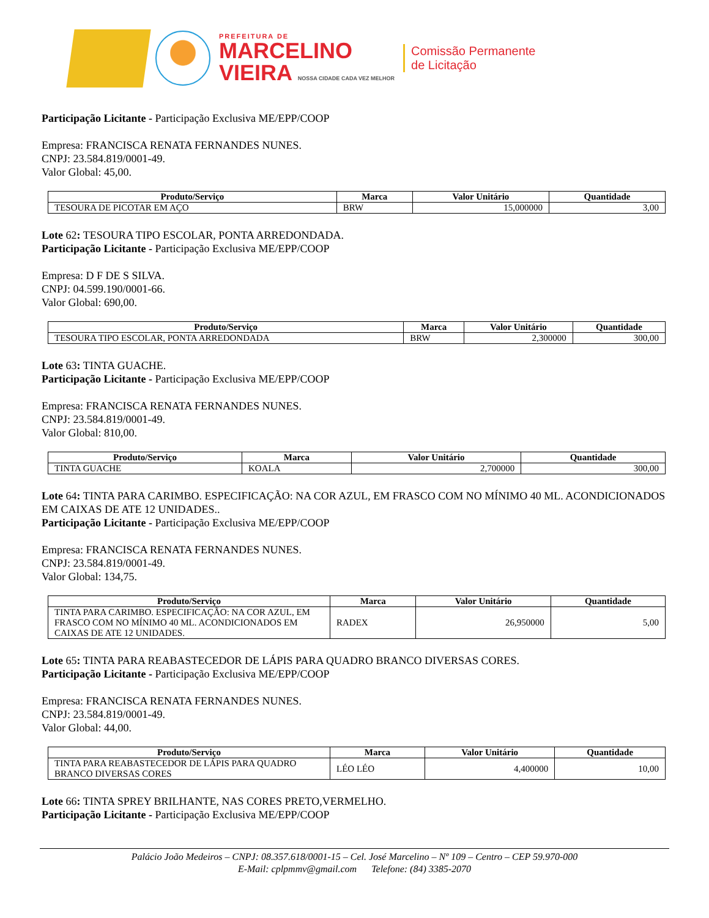PREFEITURA DE
MARCELINO
VIEIRA NOSSA CIDADE CADA VEZ MELHOR
Comissão Permanente
de Licitação
Participação Licitante - Participação Exclusiva ME/EPP/COOP
Empresa: FRANCISCA RENATA FERNANDES NUNES.
CNPJ: 23.584.819/0001-49.
Valor Global: 45,00.
| Produto/Serviço | Marca | Valor Unitário | Quantidade |
| --- | --- | --- | --- |
| TESOURA DE PICOTAR EM AÇO | BRW | 15,000000 | 3,00 |
Lote 62: TESOURA TIPO ESCOLAR, PONTA ARREDONDADA.
Participação Licitante - Participação Exclusiva ME/EPP/COOP
Empresa: D F DE S SILVA.
CNPJ: 04.599.190/0001-66.
Valor Global: 690,00.
| Produto/Serviço | Marca | Valor Unitário | Quantidade |
| --- | --- | --- | --- |
| TESOURA TIPO ESCOLAR, PONTA ARREDONDADA | BRW | 2,300000 | 300,00 |
Lote 63: TINTA GUACHE.
Participação Licitante - Participação Exclusiva ME/EPP/COOP
Empresa: FRANCISCA RENATA FERNANDES NUNES.
CNPJ: 23.584.819/0001-49.
Valor Global: 810,00.
| Produto/Serviço | Marca | Valor Unitário | Quantidade |
| --- | --- | --- | --- |
| TINTA GUACHE | KOALA | 2,700000 | 300,00 |
Lote 64: TINTA PARA CARIMBO. ESPECIFICAÇÃO: NA COR AZUL, EM FRASCO COM NO MÍNIMO 40 ML. ACONDICIONADOS EM CAIXAS DE ATE 12 UNIDADES..
Participação Licitante - Participação Exclusiva ME/EPP/COOP
Empresa: FRANCISCA RENATA FERNANDES NUNES.
CNPJ: 23.584.819/0001-49.
Valor Global: 134,75.
| Produto/Serviço | Marca | Valor Unitário | Quantidade |
| --- | --- | --- | --- |
| TINTA PARA CARIMBO. ESPECIFICAÇÃO: NA COR AZUL, EM FRASCO COM NO MÍNIMO 40 ML. ACONDICIONADOS EM CAIXAS DE ATE 12 UNIDADES. | RADEX | 26,950000 | 5,00 |
Lote 65: TINTA PARA REABASTECEDOR DE LÁPIS PARA QUADRO BRANCO DIVERSAS CORES.
Participação Licitante - Participação Exclusiva ME/EPP/COOP
Empresa: FRANCISCA RENATA FERNANDES NUNES.
CNPJ: 23.584.819/0001-49.
Valor Global: 44,00.
| Produto/Serviço | Marca | Valor Unitário | Quantidade |
| --- | --- | --- | --- |
| TINTA PARA REABASTECEDOR DE LÁPIS PARA QUADRO BRANCO DIVERSAS CORES | LÉO LÉO | 4,400000 | 10,00 |
Lote 66: TINTA SPREY BRILHANTE, NAS CORES PRETO,VERMELHO.
Participação Licitante - Participação Exclusiva ME/EPP/COOP
Palácio João Medeiros – CNPJ: 08.357.618/0001-15 – Cel. José Marcelino – Nº 109 – Centro – CEP 59.970-000
E-Mail: cplpmmv@gmail.com Telefone: (84) 3385-2070